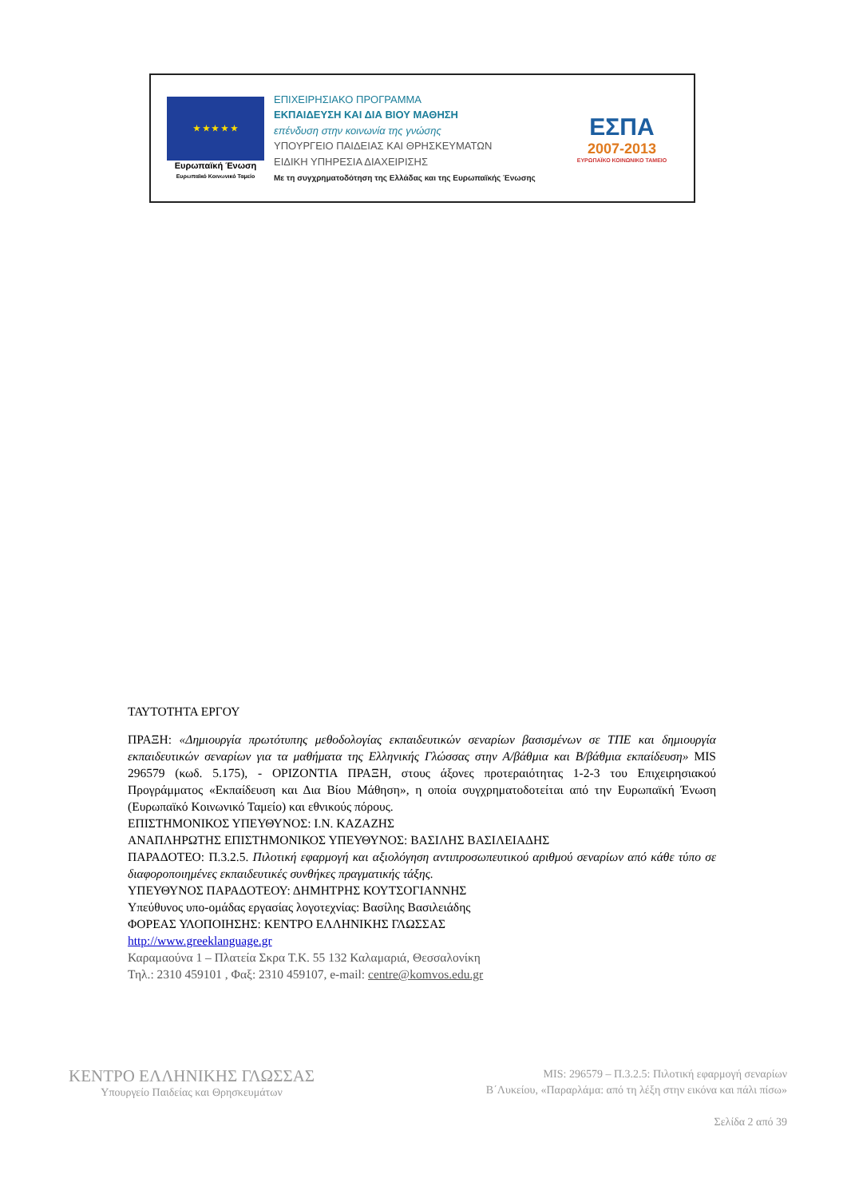★ ★ ★ ★ ★
Ευρωπαϊκή Ένωση
Ευρωπαϊκό Κοινωνικό Ταμείο
ΕΠΙΧΕΙΡΗΣΙΑΚΟ ΠΡΟΓΡΑΜΜΑ
ΕΚΠΑΙΔΕΥΣΗ ΚΑΙ ΔΙΑ ΒΙΟΥ ΜΑΘΗΣΗ
επένδυση στην κοινωνία της γνώσης
ΥΠΟΥΡΓΕΙΟ ΠΑΙΔΕΙΑΣ ΚΑΙ ΘΡΗΣΚΕΥΜΑΤΩΝ
ΕΙΔΙΚΗ ΥΠΗΡΕΣΙΑ ΔΙΑΧΕΙΡΙΣΗΣ
Με τη συγχρηματοδότηση της Ελλάδας και της Ευρωπαϊκής Ένωσης
ΕΣΠΑ
2007-2013
ΕΥΡΩΠΑΪΚΟ ΚΟΙΝΩΝΙΚΟ ΤΑΜΕΙΟ
ΤΑΥΤΟΤΗΤΑ ΕΡΓΟΥ
ΠΡΑΞΗ: «Δημιουργία πρωτότυπης μεθοδολογίας εκπαιδευτικών σεναρίων βασισμένων σε ΤΠΕ και δημιουργία εκπαιδευτικών σεναρίων για τα μαθήματα της Ελληνικής Γλώσσας στην Α/βάθμια και Β/βάθμια εκπαίδευση» MIS 296579 (κωδ. 5.175), - ΟΡΙΖΟΝΤΙΑ ΠΡΑΞΗ, στους άξονες προτεραιότητας 1-2-3 του Επιχειρησιακού Προγράμματος «Εκπαίδευση και Δια Βίου Μάθηση», η οποία συγχρηματοδοτείται από την Ευρωπαϊκή Ένωση (Ευρωπαϊκό Κοινωνικό Ταμείο) και εθνικούς πόρους.
ΕΠΙΣΤΗΜΟΝΙΚΟΣ ΥΠΕΥΘΥΝΟΣ: Ι.Ν. ΚΑΖΑΖΗΣ
ΑΝΑΠΛΗΡΩΤΗΣ ΕΠΙΣΤΗΜΟΝΙΚΟΣ ΥΠΕΥΘΥΝΟΣ: ΒΑΣΙΛΗΣ ΒΑΣΙΛΕΙΑΔΗΣ
ΠΑΡΑΔΟΤΕΟ: Π.3.2.5. Πιλοτική εφαρμογή και αξιολόγηση αντιπροσωπευτικού αριθμού σεναρίων από κάθε τύπο σε διαφοροποιημένες εκπαιδευτικές συνθήκες πραγματικής τάξης.
ΥΠΕΥΘΥΝΟΣ ΠΑΡΑΔΟΤΕΟΥ: ΔΗΜΗΤΡΗΣ ΚΟΥΤΣΟΓΙΑΝΝΗΣ
Υπεύθυνος υπο-ομάδας εργασίας λογοτεχνίας: Βασίλης Βασιλειάδης
ΦΟΡΕΑΣ ΥΛΟΠΟΙΗΣΗΣ: ΚΕΝΤΡΟ ΕΛΛΗΝΙΚΗΣ ΓΛΩΣΣΑΣ
http://www.greeklanguage.gr
Καραμαούνα 1 – Πλατεία Σκρα Τ.Κ. 55 132 Καλαμαριά, Θεσσαλονίκη
Τηλ.: 2310 459101 , Φαξ: 2310 459107, e-mail: centre@komvos.edu.gr
ΚΕΝΤΡΟ ΕΛΛΗΝΙΚΗΣ ΓΛΩΣΣΑΣ
Υπουργείο Παιδείας και Θρησκευμάτων
MIS: 296579 – Π.3.2.5: Πιλοτική εφαρμογή σεναρίων
Β΄Λυκείου, «Παραρλάμα: από τη λέξη στην εικόνα και πάλι πίσω»
Σελίδα 2 από 39